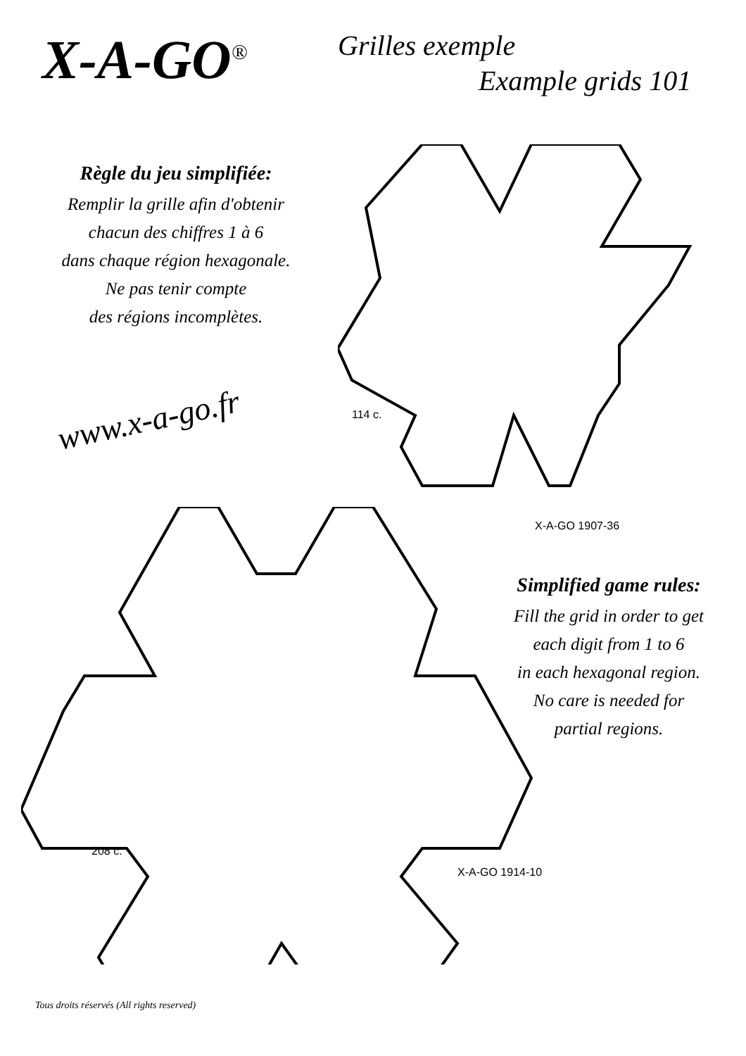X-A-GO<sup>®</sup>
Grilles exemple
Example grids 101
Règle du jeu simplifiée:
Remplir la grille afin d'obtenir
chacun des chiffres 1 à 6
dans chaque région hexagonale.
Ne pas tenir compte
des régions incomplètes.
www.x-a-go.fr 114 c.
X-A-GO 1907-36
Simplified game rules:
Fill the grid in order to get
each digit from 1 to 6
in each hexagonal region.
No care is needed for
partial regions.
208 c.
X-A-GO 1914-10
Tous droits réservés (All rights reserved)